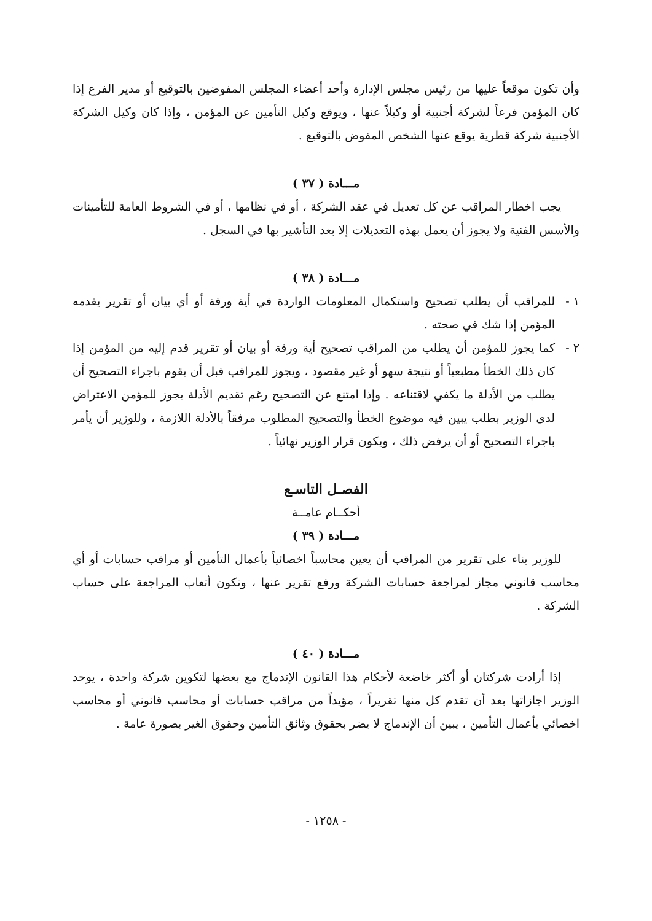وأن تكون موقعاً عليها من رئيس مجلس الإدارة وأحد أعضاء المجلس المفوضين بالتوقيع أو مدير الفرع إذا كان المؤمن فرعاً لشركة أجنبية أو وكيلاً عنها ، ويوقع وكيل التأمين عن المؤمن ، وإذا كان وكيل الشركة الأجنبية شركة قطرية يوقع عنها الشخص المفوض بالتوقيع .
مـــادة ( ٣٧ )
يجب اخطار المراقب عن كل تعديل في عقد الشركة ، أو في نظامها ، أو في الشروط العامة للتأمينات والأسس الفنية ولا يجوز أن يعمل بهذه التعديلات إلا بعد التأشير بها في السجل .
مـــادة ( ٣٨ )
١ - للمراقب أن يطلب تصحيح واستكمال المعلومات الواردة في أية ورقة أو أي بيان أو تقرير يقدمه المؤمن إذا شك في صحته .
٢ - كما يجوز للمؤمن أن يطلب من المراقب تصحيح أية ورقة أو بيان أو تقرير قدم إليه من المؤمن إذا كان ذلك الخطأ مطبعياً أو نتيجة سهو أو غير مقصود ، ويجوز للمراقب قبل أن يقوم باجراء التصحيح أن يطلب من الأدلة ما يكفي لاقتناعه . وإذا امتنع عن التصحيح رغم تقديم الأدلة يجوز للمؤمن الاعتراض لدى الوزير بطلب يبين فيه موضوع الخطأ والتصحيح المطلوب مرفقاً بالأدلة اللازمة ، وللوزير أن يأمر باجراء التصحيح أو أن يرفض ذلك ، ويكون قرار الوزير نهائياً .
الفصـل التاسـع
أحكــام عامــة
مـــادة ( ٣٩ )
للوزير بناء على تقرير من المراقب أن يعين محاسباً اخصائياً بأعمال التأمين أو مراقب حسابات أو أي محاسب قانوني مجاز لمراجعة حسابات الشركة ورفع تقرير عنها ، وتكون أتعاب المراجعة على حساب الشركة .
مـــادة ( ٤٠ )
إذا أرادت شركتان أو أكثر خاضعة لأحكام هذا القانون الإندماج مع بعضها لتكوين شركة واحدة ، يوحد الوزير اجازاتها بعد أن تقدم كل منها تقريراً ، مؤيداً من مراقب حسابات أو محاسب قانوني أو محاسب اخصائي بأعمال التأمين ، يبين أن الإندماج لا يضر بحقوق وثائق التأمين وحقوق الغير بصورة عامة .
- ١٢٥٨ -